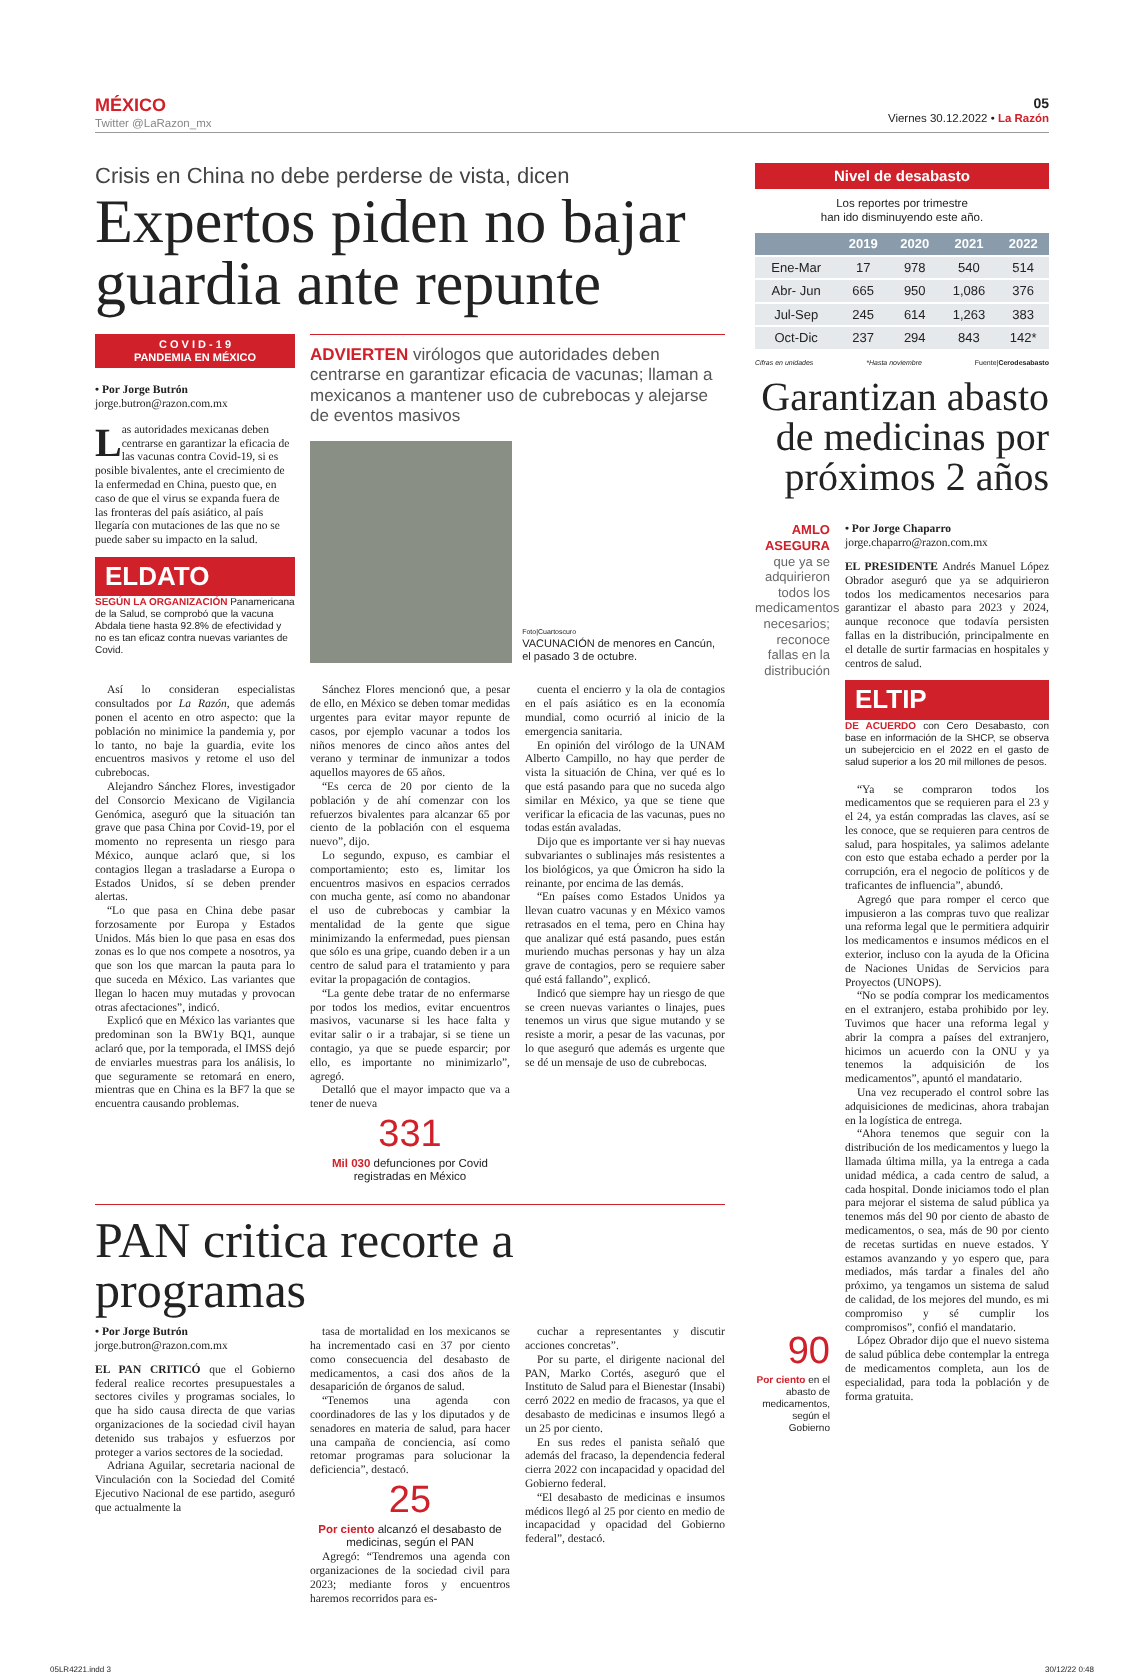MÉXICO
Twitter @LaRazon_mx
05
Viernes 30.12.2022 • La Razón
Crisis en China no debe perderse de vista, dicen
Expertos piden no bajar guardia ante repunte
C O V I D - 1 9
PANDEMIA EN MÉXICO
• Por Jorge Butrón
jorge.butron@razon.com.mx
Las autoridades mexicanas deben centrarse en garantizar la eficacia de las vacunas contra Covid-19, si es posible bivalentes, ante el crecimiento de la enfermedad en China, puesto que, en caso de que el virus se expanda fuera de las fronteras del país asiático, al país llegaría con mutaciones de las que no se puede saber su impacto en la salud.
ELDATO
SEGÚN LA ORGANIZACIÓN Panamericana de la Salud, se comprobó que la vacuna Abdala tiene hasta 92.8% de efectividad y no es tan eficaz contra nuevas variantes de Covid.
ADVIERTEN virólogos que autoridades deben centrarse en garantizar eficacia de vacunas; llaman a mexicanos a mantener uso de cubrebocas y alejarse de eventos masivos
Foto|Cuartoscuro
VACUNACIÓN de menores en Cancún, el pasado 3 de octubre.
Así lo consideran especialistas consultados por La Razón, que además ponen el acento en otro aspecto: que la población no minimice la pandemia y, por lo tanto, no baje la guardia, evite los encuentros masivos y retome el uso del cubrebocas.
Alejandro Sánchez Flores, investigador del Consorcio Mexicano de Vigilancia Genómica, aseguró que la situación tan grave que pasa China por Covid-19, por el momento no representa un riesgo para México, aunque aclaró que, si los contagios llegan a trasladarse a Europa o Estados Unidos, sí se deben prender alertas.
“Lo que pasa en China debe pasar forzosamente por Europa y Estados Unidos. Más bien lo que pasa en esas dos zonas es lo que nos compete a nosotros, ya que son los que marcan la pauta para lo que suceda en México. Las variantes que llegan lo hacen muy mutadas y provocan otras afectaciones”, indicó.
Explicó que en México las variantes que predominan son la BW1y BQ1, aunque aclaró que, por la temporada, el IMSS dejó de enviarles muestras para los análisis, lo que seguramente se retomará en enero, mientras que en China es la BF7 la que se encuentra causando problemas.
Sánchez Flores mencionó que, a pesar de ello, en México se deben tomar medidas urgentes para evitar mayor repunte de casos, por ejemplo vacunar a todos los niños menores de cinco años antes del verano y terminar de inmunizar a todos aquellos mayores de 65 años.
“Es cerca de 20 por ciento de la población y de ahí comenzar con los refuerzos bivalentes para alcanzar 65 por ciento de la población con el esquema nuevo”, dijo.
Lo segundo, expuso, es cambiar el comportamiento; esto es, limitar los encuentros masivos en espacios cerrados con mucha gente, así como no abandonar el uso de cubrebocas y cambiar la mentalidad de la gente que sigue minimizando la enfermedad, pues piensan que sólo es una gripe, cuando deben ir a un centro de salud para el tratamiento y para evitar la propagación de contagios.
“La gente debe tratar de no enfermarse por todos los medios, evitar encuentros masivos, vacunarse si les hace falta y evitar salir o ir a trabajar, si se tiene un contagio, ya que se puede esparcir; por ello, es importante no minimizarlo”, agregó.
Detalló que el mayor impacto que va a tener de nueva
331
Mil 030 defunciones por Covid registradas en México
cuenta el encierro y la ola de contagios en el país asiático es en la economía mundial, como ocurrió al inicio de la emergencia sanitaria.
En opinión del virólogo de la UNAM Alberto Campillo, no hay que perder de vista la situación de China, ver qué es lo que está pasando para que no suceda algo similar en México, ya que se tiene que verificar la eficacia de las vacunas, pues no todas están avaladas.
Dijo que es importante ver si hay nuevas subvariantes o sublinajes más resistentes a los biológicos, ya que Ómicron ha sido la reinante, por encima de las demás.
“En países como Estados Unidos ya llevan cuatro vacunas y en México vamos retrasados en el tema, pero en China hay que analizar qué está pasando, pues están muriendo muchas personas y hay un alza grave de contagios, pero se requiere saber qué está fallando”, explicó.
Indicó que siempre hay un riesgo de que se creen nuevas variantes o linajes, pues tenemos un virus que sigue mutando y se resiste a morir, a pesar de las vacunas, por lo que aseguró que además es urgente que se dé un mensaje de uso de cubrebocas.
PAN critica recorte a programas
• Por Jorge Butrón
jorge.butron@razon.com.mx
EL PAN CRITICÓ que el Gobierno federal realice recortes presupuestales a sectores civiles y programas sociales, lo que ha sido causa directa de que varias organizaciones de la sociedad civil hayan detenido sus trabajos y esfuerzos por proteger a varios sectores de la sociedad.
Adriana Aguilar, secretaria nacional de Vinculación con la Sociedad del Comité Ejecutivo Nacional de ese partido, aseguró que actualmente la
tasa de mortalidad en los mexicanos se ha incrementado casi en 37 por ciento como consecuencia del desabasto de medicamentos, a casi dos años de la desaparición de órganos de salud.
“Tenemos una agenda con coordinadores de las y los diputados y de senadores en materia de salud, para hacer una campaña de conciencia, así como retomar programas para solucionar la deficiencia”, destacó.
25
Por ciento alcanzó el desabasto de medicinas, según el PAN
Agregó: “Tendremos una agenda con organizaciones de la sociedad civil para 2023; mediante foros y encuentros haremos recorridos para es-
cuchar a representantes y discutir acciones concretas”.
Por su parte, el dirigente nacional del PAN, Marko Cortés, aseguró que el Instituto de Salud para el Bienestar (Insabi) cerró 2022 en medio de fracasos, ya que el desabasto de medicinas e insumos llegó a un 25 por ciento.
En sus redes el panista señaló que además del fracaso, la dependencia federal cierra 2022 con incapacidad y opacidad del Gobierno federal.
“El desabasto de medicinas e insumos médicos llegó al 25 por ciento en medio de incapacidad y opacidad del Gobierno federal”, destacó.
Nivel de desabasto
Los reportes por trimestre
han ido disminuyendo este año.
| | 2019 | 2020 | 2021 | 2022 |
| --- | --- | --- | --- | --- |
| Ene-Mar | 17 | 978 | 540 | 514 |
| Abr- Jun | 665 | 950 | 1,086 | 376 |
| Jul-Sep | 245 | 614 | 1,263 | 383 |
| Oct-Dic | 237 | 294 | 843 | 142* |
Cifras en unidades *Hasta noviembre Fuente|Cerodesabasto
Garantizan abasto de medicinas por próximos 2 años
AMLO ASEGURA que ya se adquirieron todos los medicamentos necesarios; reconoce fallas en la distribución
90
Por ciento en el abasto de medicamentos, según el Gobierno
• Por Jorge Chaparro
jorge.chaparro@razon.com.mx
EL PRESIDENTE Andrés Manuel López Obrador aseguró que ya se adquirieron todos los medicamentos necesarios para garantizar el abasto para 2023 y 2024, aunque reconoce que todavía persisten fallas en la distribución, principalmente en el detalle de surtir farmacias en hospitales y centros de salud.
ELTIP
DE ACUERDO con Cero Desabasto, con base en información de la SHCP, se observa un subejercicio en el 2022 en el gasto de salud superior a los 20 mil millones de pesos.
“Ya se compraron todos los medicamentos que se requieren para el 23 y el 24, ya están compradas las claves, así se les conoce, que se requieren para centros de salud, para hospitales, ya salimos adelante con esto que estaba echado a perder por la corrupción, era el negocio de políticos y de traficantes de influencia”, abundó.
Agregó que para romper el cerco que impusieron a las compras tuvo que realizar una reforma legal que le permitiera adquirir los medicamentos e insumos médicos en el exterior, incluso con la ayuda de la Oficina de Naciones Unidas de Servicios para Proyectos (UNOPS).
“No se podía comprar los medicamentos en el extranjero, estaba prohibido por ley. Tuvimos que hacer una reforma legal y abrir la compra a países del extranjero, hicimos un acuerdo con la ONU y ya tenemos la adquisición de los medicamentos”, apuntó el mandatario.
Una vez recuperado el control sobre las adquisiciones de medicinas, ahora trabajan en la logística de entrega.
“Ahora tenemos que seguir con la distribución de los medicamentos y luego la llamada última milla, ya la entrega a cada unidad médica, a cada centro de salud, a cada hospital. Donde iniciamos todo el plan para mejorar el sistema de salud pública ya tenemos más del 90 por ciento de abasto de medicamentos, o sea, más de 90 por ciento de recetas surtidas en nueve estados. Y estamos avanzando y yo espero que, para mediados, más tardar a finales del año próximo, ya tengamos un sistema de salud de calidad, de los mejores del mundo, es mi compromiso y sé cumplir los compromisos”, confió el mandatario.
López Obrador dijo que el nuevo sistema de salud pública debe contemplar la entrega de medicamentos completa, aun los de especialidad, para toda la población y de forma gratuita.
05LR4221.indd 3 30/12/22 0:48